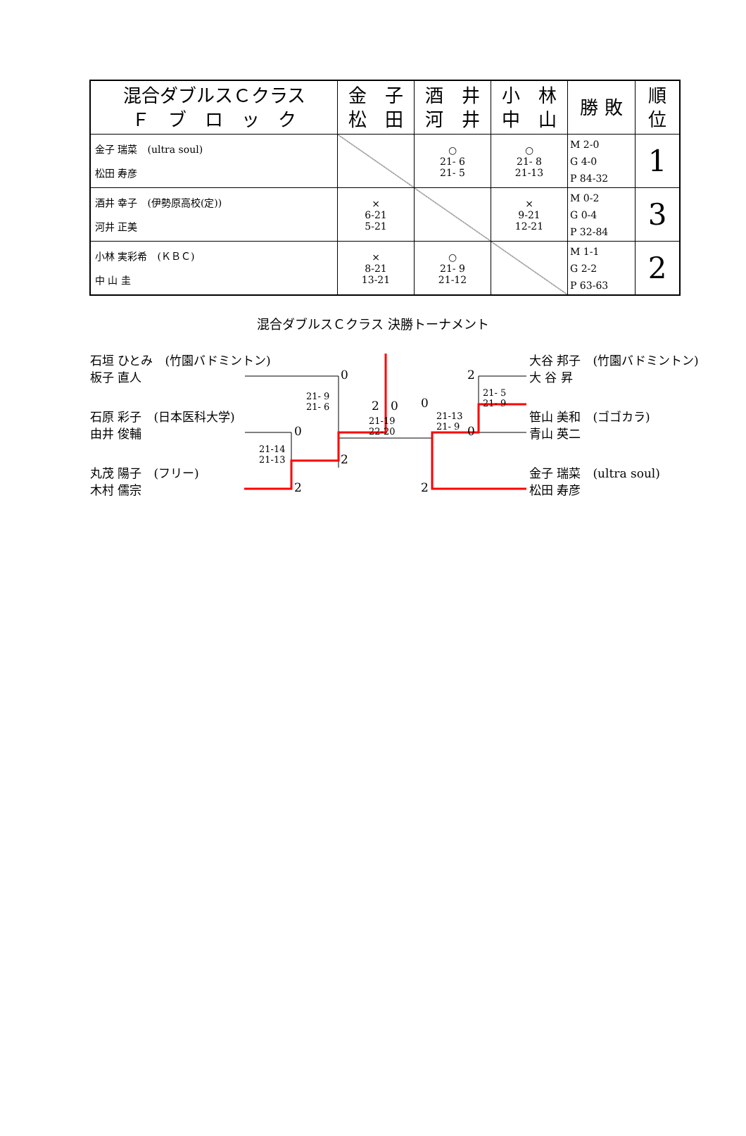| 混合ダブルスＣクラス Ｆ ブ ロ ッ ク | 金 子 松 田 | 酒 井 河 井 | 小 林 中 山 | 勝 敗 | 順 位 |
| --- | --- | --- | --- | --- | --- |
| 金子 瑞菜 (ultra soul) 松田 寿彦 | | ○ 21- 6 21- 5 | ○ 21- 8 21-13 | M 2-0 G 4-0 P 84-32 | 1 |
| 酒井 幸子 (伊勢原高校(定)) 河井 正美 | × 6-21 5-21 | | × 9-21 12-21 | M 0-2 G 0-4 P 32-84 | 3 |
| 小林 実彩希 (ＫＢＣ) 中 山 圭 | × 8-21 13-21 | ○ 21- 9 21-12 | | M 1-1 G 2-2 P 63-63 | 2 |
混合ダブルスＣクラス 決勝トーナメント
石垣 ひとみ　(竹園バドミントン)
板子 直人
石原 彩子　(日本医科大学)
由井 俊輔
丸茂 陽子　(フリー)
木村 儒宗
大谷 邦子　(竹園バドミントン)
大 谷 昇
笹山 美和　(ゴゴカラ)
青山 英二
金子 瑞菜　(ultra soul)
松田 寿彦
21- 9
21- 6
21-14
21-13
21-19
22-20
21-13
21- 9
21- 5
21- 9
0
0
2
2
2 0 0
2
0
2